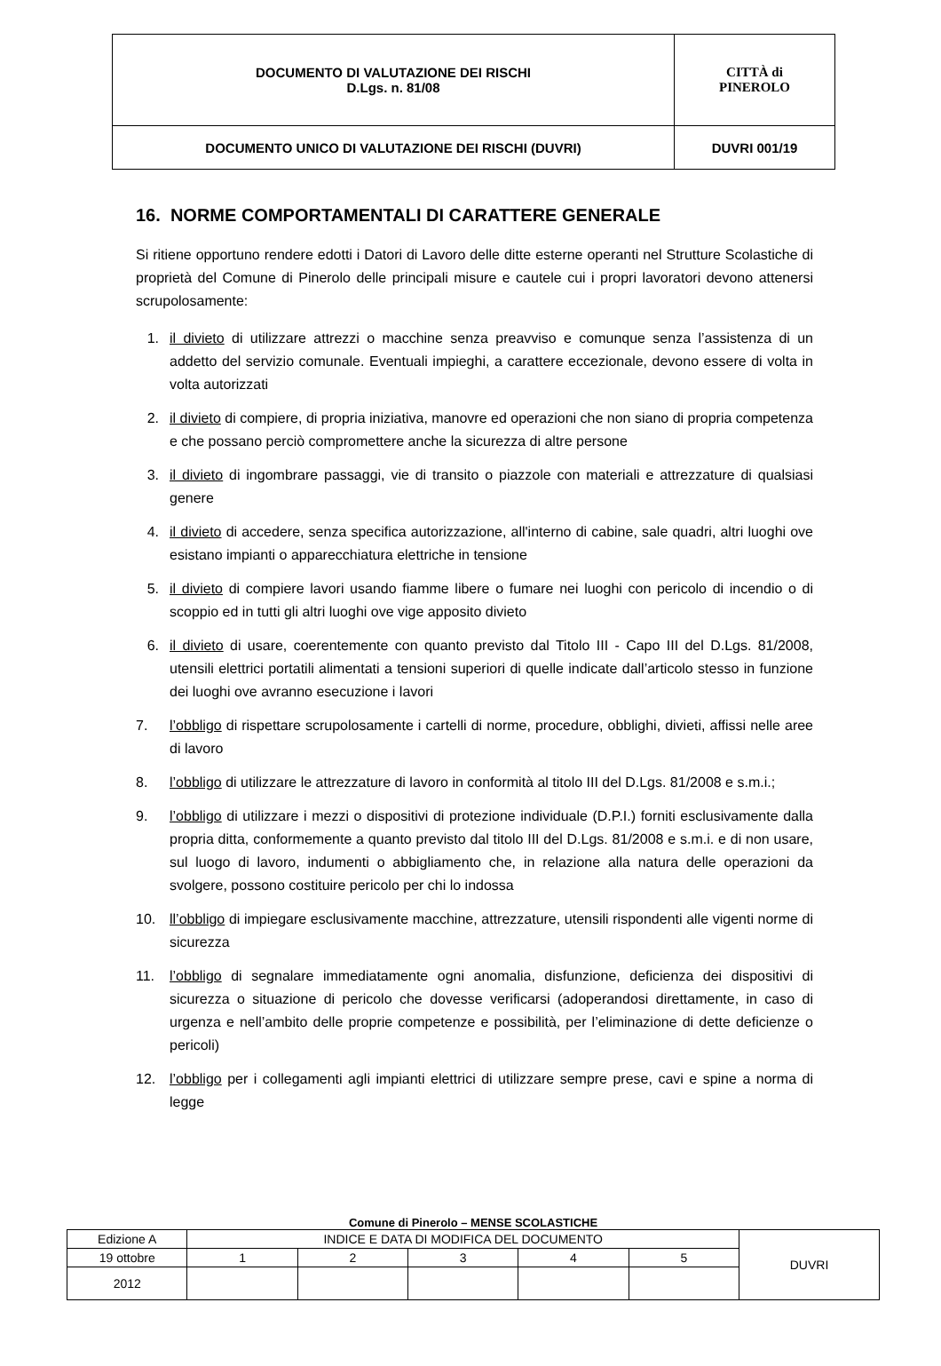| DOCUMENTO DI VALUTAZIONE DEI RISCHI D.Lgs. n. 81/08 | CITTÀ di PINEROLO |
| DOCUMENTO UNICO DI VALUTAZIONE DEI RISCHI (DUVRI) | DUVRI 001/19 |
16. NORME COMPORTAMENTALI DI CARATTERE GENERALE
Si ritiene opportuno rendere edotti i Datori di Lavoro delle ditte esterne operanti nel Strutture Scolastiche di proprietà del Comune di Pinerolo delle principali misure e cautele cui i propri lavoratori devono attenersi scrupolosamente:
1. il divieto di utilizzare attrezzi o macchine senza preavviso e comunque senza l’assistenza di un addetto del servizio comunale. Eventuali impieghi, a carattere eccezionale, devono essere di volta in volta autorizzati
2. il divieto di compiere, di propria iniziativa, manovre ed operazioni che non siano di propria competenza e che possano perciò compromettere anche la sicurezza di altre persone
3. il divieto di ingombrare passaggi, vie di transito o piazzole con materiali e attrezzature di qualsiasi genere
4. il divieto di accedere, senza specifica autorizzazione, all'interno di cabine, sale quadri, altri luoghi ove esistano impianti o apparecchiatura elettriche in tensione
5. il divieto di compiere lavori usando fiamme libere o fumare nei luoghi con pericolo di incendio o di scoppio ed in tutti gli altri luoghi ove vige apposito divieto
6. il divieto di usare, coerentemente con quanto previsto dal Titolo III - Capo III del D.Lgs. 81/2008, utensili elettrici portatili alimentati a tensioni superiori di quelle indicate dall’articolo stesso in funzione dei luoghi ove avranno esecuzione i lavori
7. l’obbligo di rispettare scrupolosamente i cartelli di norme, procedure, obblighi, divieti, affissi nelle aree di lavoro
8. l’obbligo di utilizzare le attrezzature di lavoro in conformità al titolo III del D.Lgs. 81/2008 e s.m.i.;
9. l’obbligo di utilizzare i mezzi o dispositivi di protezione individuale (D.P.I.) forniti esclusivamente dalla propria ditta, conformemente a quanto previsto dal titolo III del D.Lgs. 81/2008 e s.m.i. e di non usare, sul luogo di lavoro, indumenti o abbigliamento che, in relazione alla natura delle operazioni da svolgere, possono costituire pericolo per chi lo indossa
10. ll’obbligo di impiegare esclusivamente macchine, attrezzature, utensili rispondenti alle vigenti norme di sicurezza
11. l’obbligo di segnalare immediatamente ogni anomalia, disfunzione, deficienza dei dispositivi di sicurezza o situazione di pericolo che dovesse verificarsi (adoperandosi direttamente, in caso di urgenza e nell’ambito delle proprie competenze e possibilità, per l’eliminazione di dette deficienze o pericoli)
12. l’obbligo per i collegamenti agli impianti elettrici di utilizzare sempre prese, cavi e spine a norma di legge
Comune di Pinerolo – MENSE SCOLASTICHE
| Edizione A | INDICE E DATA DI MODIFICA DEL DOCUMENTO | | | | | DUVRI |
| 19 ottobre | 1 | 2 | 3 | 4 | 5 | |
| 2012 | | | | | | |